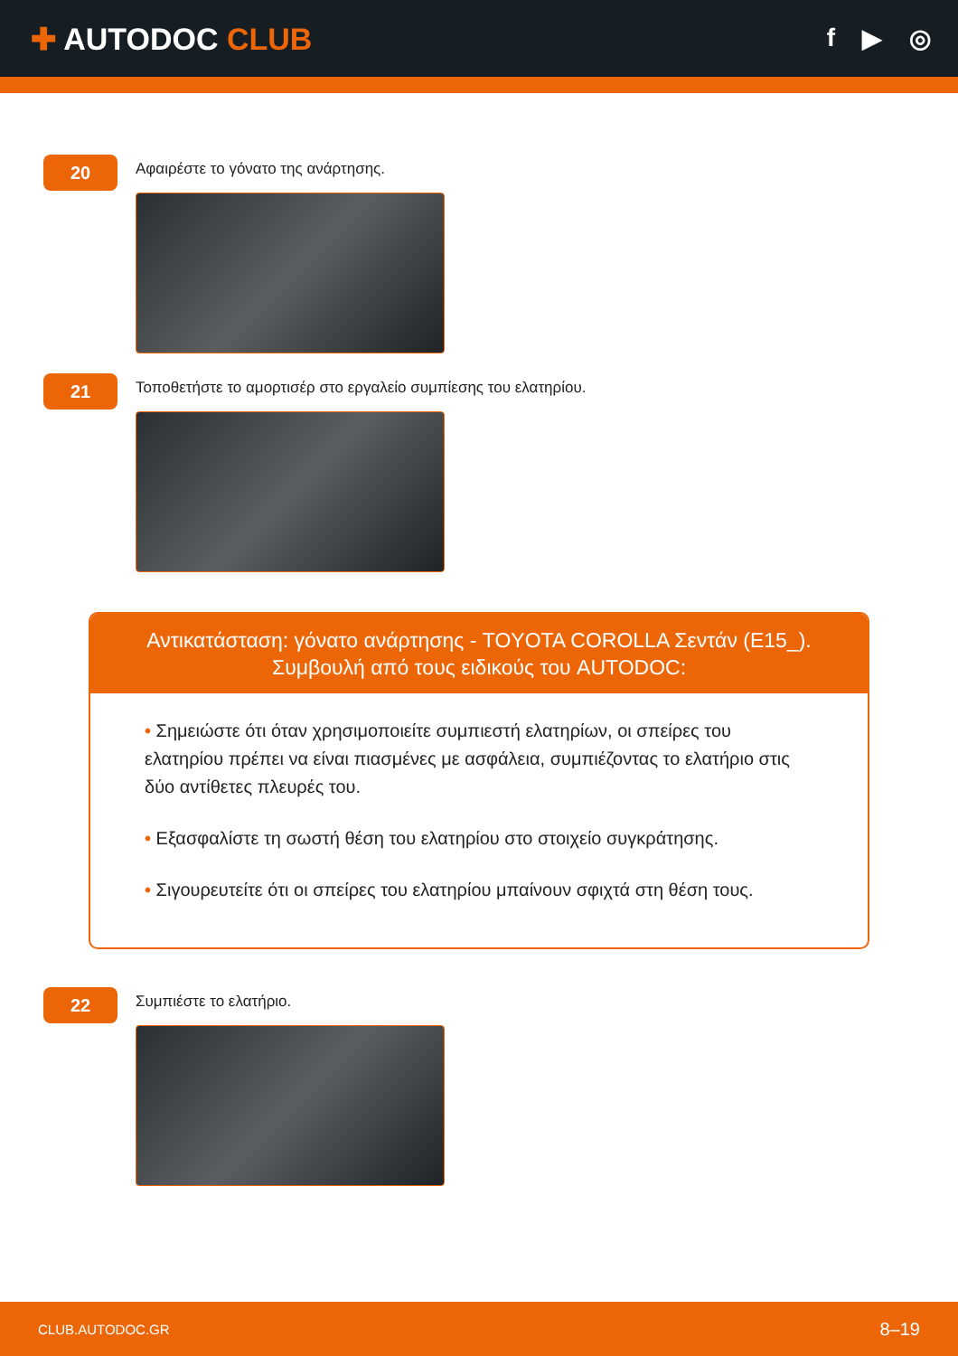✚ AUTODOC CLUB
f ▶ ◎
20
Αφαιρέστε το γόνατο της ανάρτησης.
21
Τοποθετήστε το αμορτισέρ στο εργαλείο συμπίεσης του ελατηρίου.
Αντικατάσταση: γόνατο ανάρτησης - TOYOTA COROLLA Σεντάν (E15_).
Συμβουλή από τους ειδικούς του AUTODOC:
• Σημειώστε ότι όταν χρησιμοποιείτε συμπιεστή ελατηρίων, οι σπείρες του ελατηρίου πρέπει να είναι πιασμένες με ασφάλεια, συμπιέζοντας το ελατήριο στις δύο αντίθετες πλευρές του.
• Εξασφαλίστε τη σωστή θέση του ελατηρίου στο στοιχείο συγκράτησης.
• Σιγουρευτείτε ότι οι σπείρες του ελατηρίου μπαίνουν σφιχτά στη θέση τους.
22
Συμπιέστε το ελατήριο.
CLUB.AUTODOC.GR 8–19